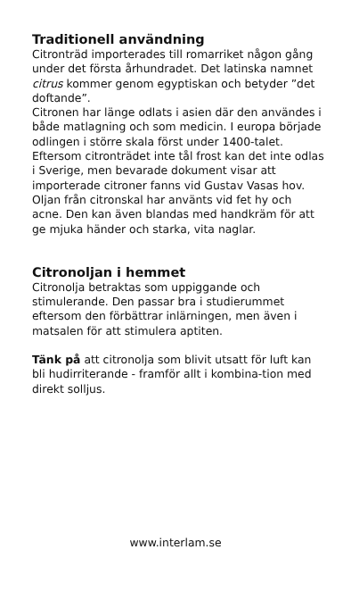Traditionell användning
Citronträd importerades till romarriket någon gång under det första århundradet. Det latinska namnet citrus kommer genom egyptiskan och betyder ”det doftande”.
Citronen har länge odlats i asien där den användes i både matlagning och som medicin. I europa började odlingen i större skala först under 1400-talet. Eftersom citronträdet inte tål frost kan det inte odlas i Sverige, men bevarade dokument visar att importerade citroner fanns vid Gustav Vasas hov.
Oljan från citronskal har använts vid fet hy och acne. Den kan även blandas med handkräm för att ge mjuka händer och starka, vita naglar.
Citronoljan i hemmet
Citronolja betraktas som uppiggande och stimulerande. Den passar bra i studierummet eftersom den förbättrar inlärningen, men även i matsalen för att stimulera aptiten.
Tänk på att citronolja som blivit utsatt för luft kan bli hudirriterande - framför allt i kombina-tion med direkt solljus.
www.interlam.se